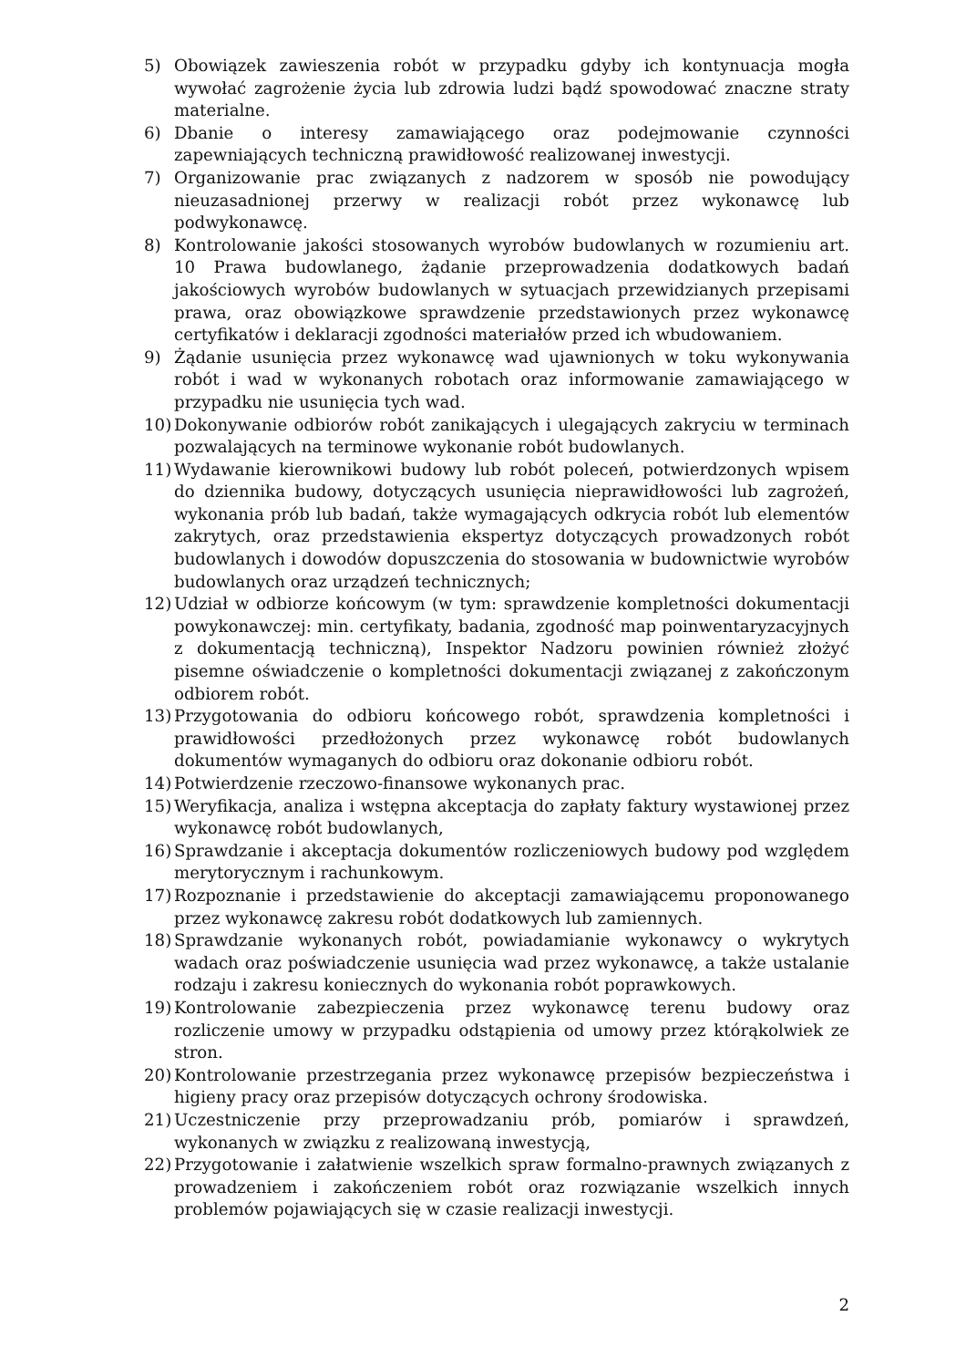5) Obowiązek zawieszenia robót w przypadku gdyby ich kontynuacja mogła wywołać zagrożenie życia lub zdrowia ludzi bądź spowodować znaczne straty materialne.
6) Dbanie o interesy zamawiającego oraz podejmowanie czynności zapewniających techniczną prawidłowość realizowanej inwestycji.
7) Organizowanie prac związanych z nadzorem w sposób nie powodujący nieuzasadnionej przerwy w realizacji robót przez wykonawcę lub podwykonawcę.
8) Kontrolowanie jakości stosowanych wyrobów budowlanych w rozumieniu art. 10 Prawa budowlanego, żądanie przeprowadzenia dodatkowych badań jakościowych wyrobów budowlanych w sytuacjach przewidzianych przepisami prawa, oraz obowiązkowe sprawdzenie przedstawionych przez wykonawcę certyfikatów i deklaracji zgodności materiałów przed ich wbudowaniem.
9) Żądanie usunięcia przez wykonawcę wad ujawnionych w toku wykonywania robót i wad w wykonanych robotach oraz informowanie zamawiającego w przypadku nie usunięcia tych wad.
10) Dokonywanie odbiorów robót zanikających i ulegających zakryciu w terminach pozwalających na terminowe wykonanie robót budowlanych.
11) Wydawanie kierownikowi budowy lub robót poleceń, potwierdzonych wpisem do dziennika budowy, dotyczących usunięcia nieprawidłowości lub zagrożeń, wykonania prób lub badań, także wymagających odkrycia robót lub elementów zakrytych, oraz przedstawienia ekspertyz dotyczących prowadzonych robót budowlanych i dowodów dopuszczenia do stosowania w budownictwie wyrobów budowlanych oraz urządzeń technicznych;
12) Udział w odbiorze końcowym (w tym: sprawdzenie kompletności dokumentacji powykonawczej: min. certyfikaty, badania, zgodność map poinwentaryzacyjnych z dokumentacją techniczną), Inspektor Nadzoru powinien również złożyć pisemne oświadczenie o kompletności dokumentacji związanej z zakończonym odbiorem robót.
13) Przygotowania do odbioru końcowego robót, sprawdzenia kompletności i prawidłowości przedłożonych przez wykonawcę robót budowlanych dokumentów wymaganych do odbioru oraz dokonanie odbioru robót.
14) Potwierdzenie rzeczowo-finansowe wykonanych prac.
15) Weryfikacja, analiza i wstępna akceptacja do zapłaty faktury wystawionej przez wykonawcę robót budowlanych,
16) Sprawdzanie i akceptacja dokumentów rozliczeniowych budowy pod względem merytorycznym i rachunkowym.
17) Rozpoznanie i przedstawienie do akceptacji zamawiającemu proponowanego przez wykonawcę zakresu robót dodatkowych lub zamiennych.
18) Sprawdzanie wykonanych robót, powiadamianie wykonawcy o wykrytych wadach oraz poświadczenie usunięcia wad przez wykonawcę, a także ustalanie rodzaju i zakresu koniecznych do wykonania robót poprawkowych.
19) Kontrolowanie zabezpieczenia przez wykonawcę terenu budowy oraz rozliczenie umowy w przypadku odstąpienia od umowy przez którąkolwiek ze stron.
20) Kontrolowanie przestrzegania przez wykonawcę przepisów bezpieczeństwa i higieny pracy oraz przepisów dotyczących ochrony środowiska.
21) Uczestniczenie przy przeprowadzaniu prób, pomiarów i sprawdzeń, wykonanych w związku z realizowaną inwestycją,
22) Przygotowanie i załatwienie wszelkich spraw formalno-prawnych związanych z prowadzeniem i zakończeniem robót oraz rozwiązanie wszelkich innych problemów pojawiających się w czasie realizacji inwestycji.
2